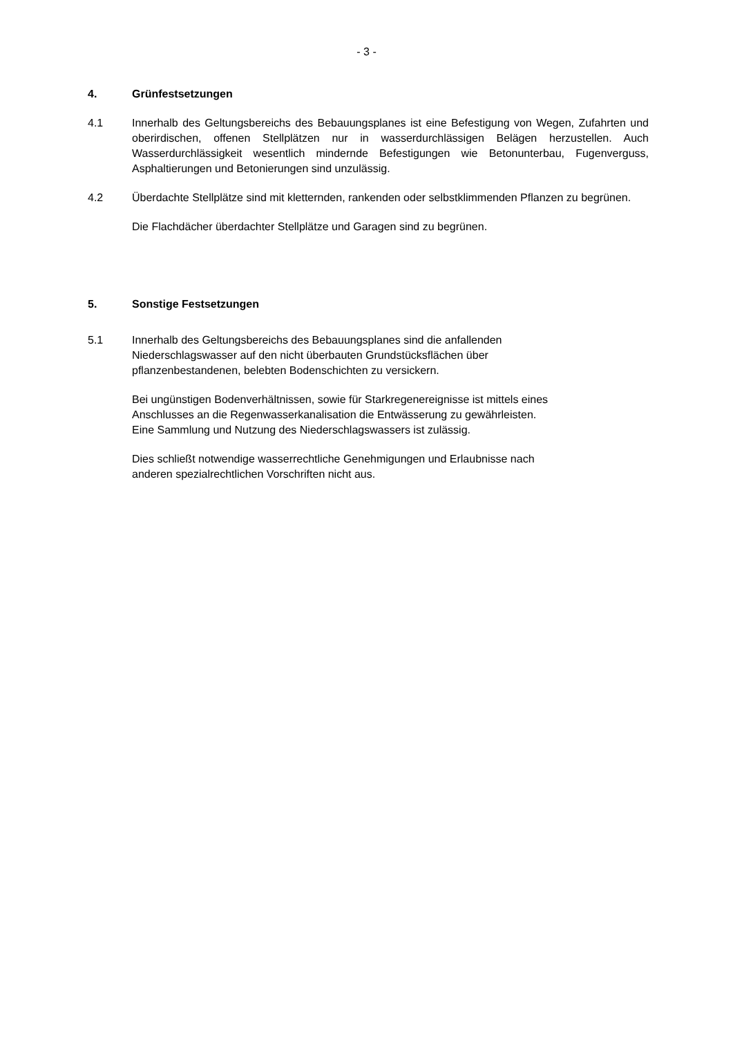- 3 -
4. Grünfestsetzungen
4.1 Innerhalb des Geltungsbereichs des Bebauungsplanes ist eine Befestigung von Wegen, Zufahrten und oberirdischen, offenen Stellplätzen nur in wasserdurchlässigen Belägen herzustellen. Auch Wasserdurchlässigkeit wesentlich mindernde Befestigungen wie Betonunterbau, Fugenverguss, Asphaltierungen und Betonierungen sind unzulässig.
4.2 Überdachte Stellplätze sind mit kletternden, rankenden oder selbstklimmenden Pflanzen zu begrünen.
Die Flachdächer überdachter Stellplätze und Garagen sind zu begrünen.
5. Sonstige Festsetzungen
5.1 Innerhalb des Geltungsbereichs des Bebauungsplanes sind die anfallenden
Niederschlagswasser auf den nicht überbauten Grundstücksflächen über
pflanzenbestandenen, belebten Bodenschichten zu versickern.
Bei ungünstigen Bodenverhältnissen, sowie für Starkregenereignisse ist mittels eines
Anschlusses an die Regenwasserkanalisation die Entwässerung zu gewährleisten.
Eine Sammlung und Nutzung des Niederschlagswassers ist zulässig.
Dies schließt notwendige wasserrechtliche Genehmigungen und Erlaubnisse nach
anderen spezialrechtlichen Vorschriften nicht aus.